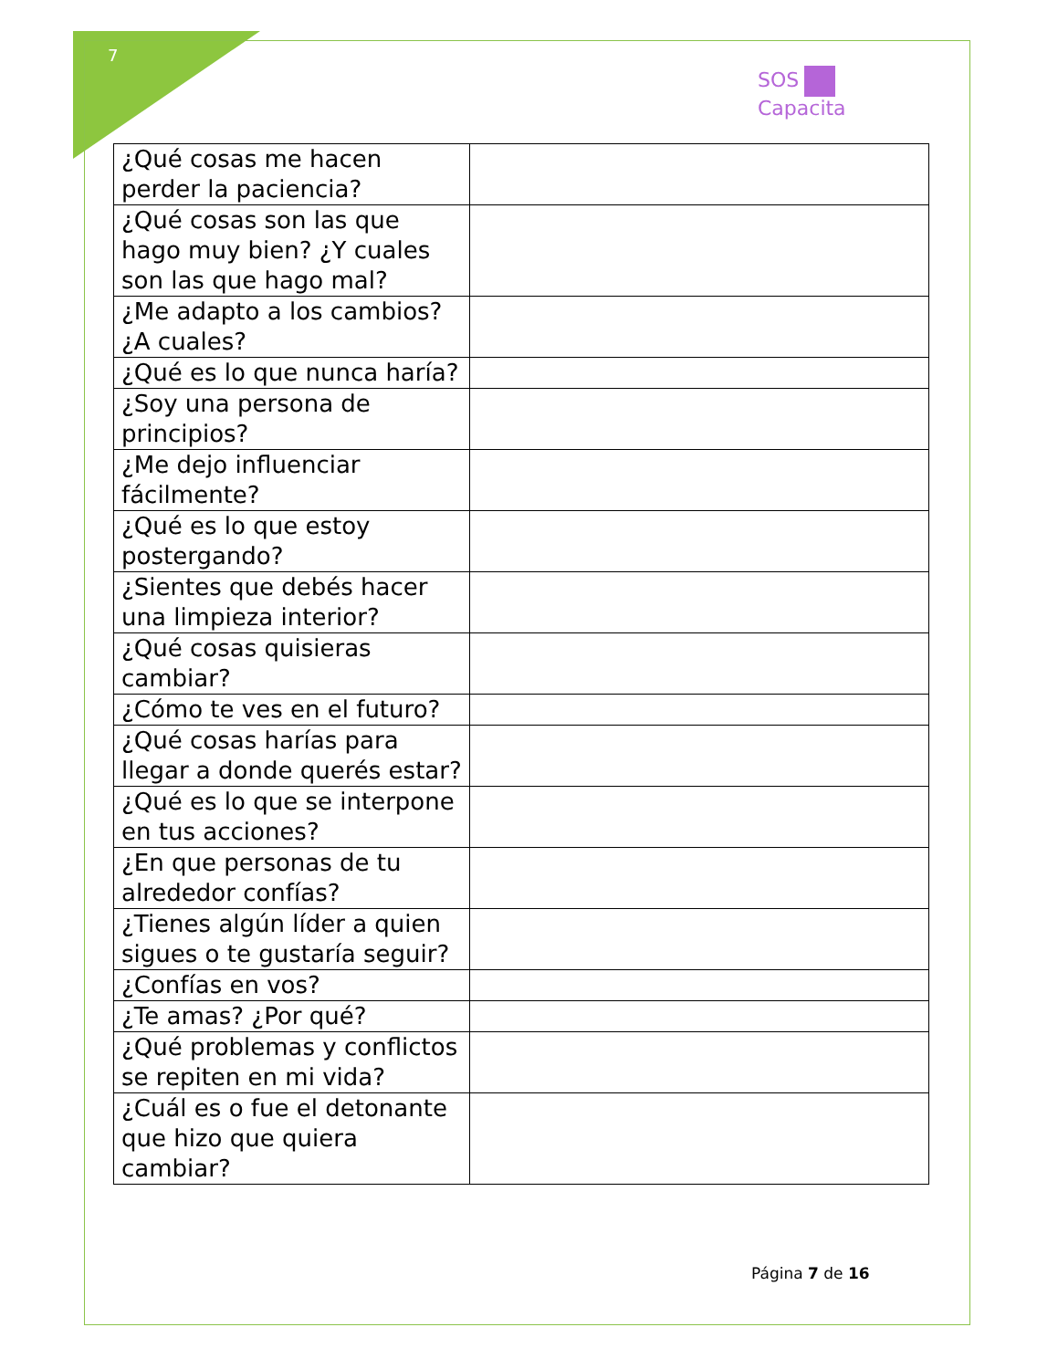7
SOS
Capacita
| ¿Qué cosas me hacen perder la paciencia? | |
| ¿Qué cosas son las que hago muy bien? ¿Y cuales son las que hago mal? | |
| ¿Me adapto a los cambios? ¿A cuales? | |
| ¿Qué es lo que nunca haría? | |
| ¿Soy una persona de principios? | |
| ¿Me dejo influenciar fácilmente? | |
| ¿Qué es lo que estoy postergando? | |
| ¿Sientes que debés hacer una limpieza interior? | |
| ¿Qué cosas quisieras cambiar? | |
| ¿Cómo te ves en el futuro? | |
| ¿Qué cosas harías para llegar a donde querés estar? | |
| ¿Qué es lo que se interpone en tus acciones? | |
| ¿En que personas de tu alrededor confías? | |
| ¿Tienes algún líder a quien sigues o te gustaría seguir? | |
| ¿Confías en vos? | |
| ¿Te amas? ¿Por qué? | |
| ¿Qué problemas y conflictos se repiten en mi vida? | |
| ¿Cuál es o fue el detonante que hizo que quiera cambiar? | |
Página 7 de 16